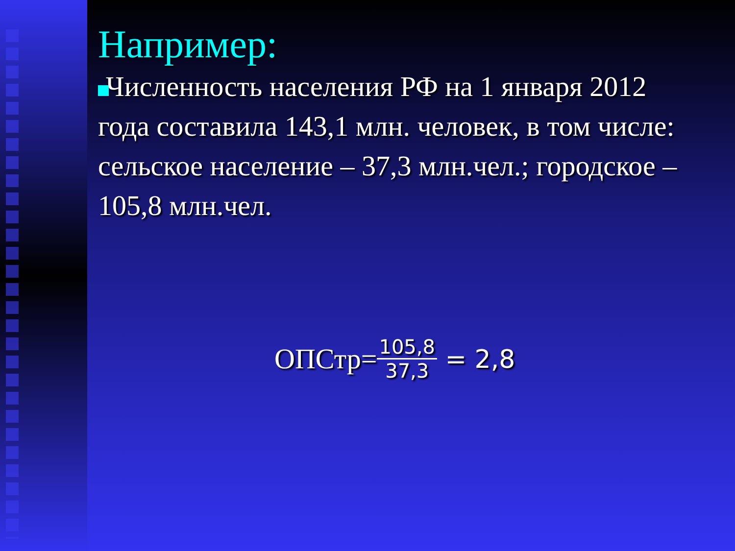Например:
Численность населения РФ на 1 января 2012 года составила 143,1 млн. человек, в том числе: сельское население – 37,3 млн.чел.; городское – 105,8 млн.чел.
ОПСтр= 105,8 37,3 = 2,8